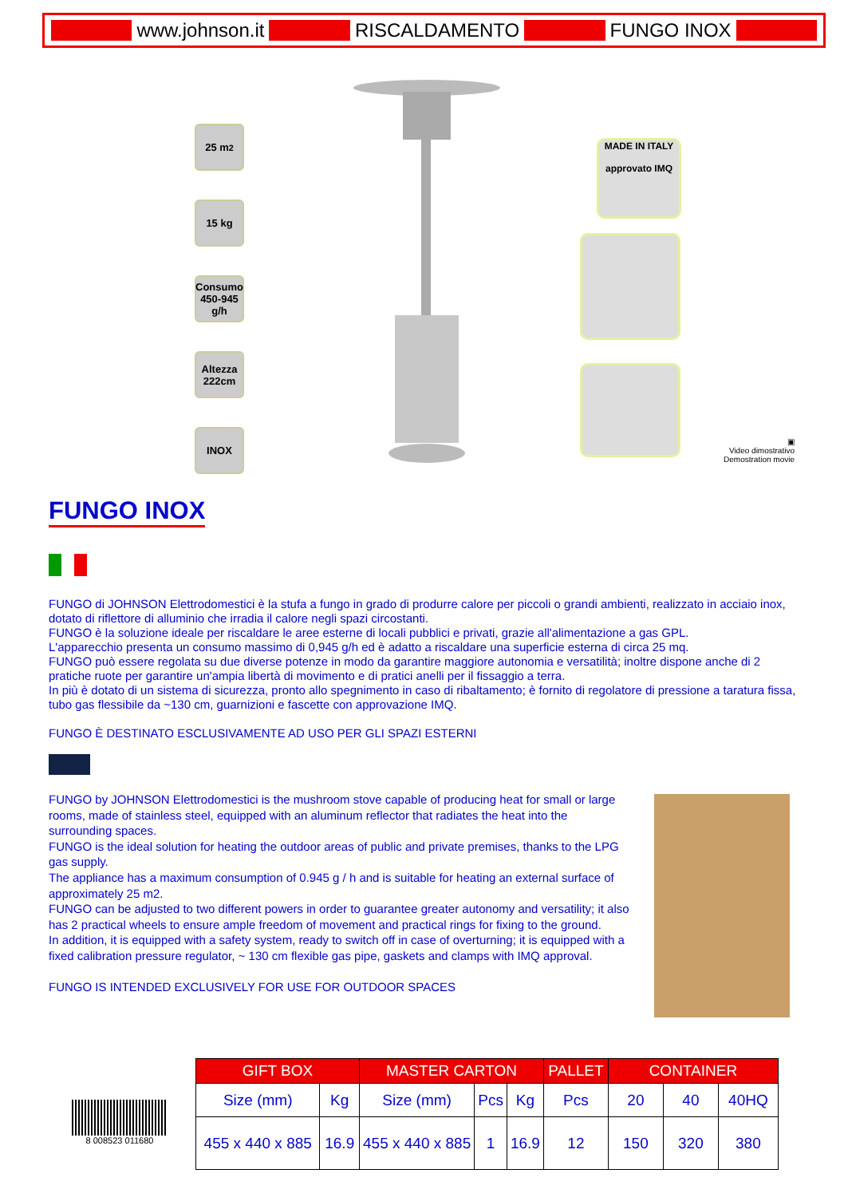www.johnson.it RISCALDAMENTO FUNGO INOX
25 m<sup>2</sup>
15 kg
Consumo 450-945 g/h
Altezza 222cm
INOX
MADE IN ITALY
approvato IMQ
▣
Video dimostrativo
Demostration movie
FUNGO INOX
FUNGO di JOHNSON Elettrodomestici è la stufa a fungo in grado di produrre calore per piccoli o grandi ambienti, realizzato in acciaio inox, dotato di riflettore di alluminio che irradia il calore negli spazi circostanti.
FUNGO è la soluzione ideale per riscaldare le aree esterne di locali pubblici e privati, grazie all'alimentazione a gas GPL.
L'apparecchio presenta un consumo massimo di 0,945 g/h ed è adatto a riscaldare una superficie esterna di circa 25 mq.
FUNGO può essere regolata su due diverse potenze in modo da garantire maggiore autonomia e versatilità; inoltre dispone anche di 2 pratiche ruote per garantire un'ampia libertà di movimento e di pratici anelli per il fissaggio a terra.
In più è dotato di un sistema di sicurezza, pronto allo spegnimento in caso di ribaltamento; è fornito di regolatore di pressione a taratura fissa, tubo gas flessibile da ~130 cm, guarnizioni e fascette con approvazione IMQ.
FUNGO È DESTINATO ESCLUSIVAMENTE AD USO PER GLI SPAZI ESTERNI
FUNGO by JOHNSON Elettrodomestici is the mushroom stove capable of producing heat for small or large rooms, made of stainless steel, equipped with an aluminum reflector that radiates the heat into the surrounding spaces.
FUNGO is the ideal solution for heating the outdoor areas of public and private premises, thanks to the LPG gas supply.
The appliance has a maximum consumption of 0.945 g / h and is suitable for heating an external surface of approximately 25 m2.
FUNGO can be adjusted to two different powers in order to guarantee greater autonomy and versatility; it also has 2 practical wheels to ensure ample freedom of movement and practical rings for fixing to the ground.
In addition, it is equipped with a safety system, ready to switch off in case of overturning; it is equipped with a fixed calibration pressure regulator, ~ 130 cm flexible gas pipe, gaskets and clamps with IMQ approval.
FUNGO IS INTENDED EXCLUSIVELY FOR USE FOR OUTDOOR SPACES
8 008523 011680
| GIFT BOX | | MASTER CARTON | | | PALLET | CONTAINER | | |
| --- | --- | --- | --- | --- | --- | --- | --- | --- |
| Size (mm) | Kg | Size (mm) | Pcs | Kg | Pcs | 20 | 40 | 40HQ |
| 455 x 440 x 885 | 16.9 | 455 x 440 x 885 | 1 | 16.9 | 12 | 150 | 320 | 380 |